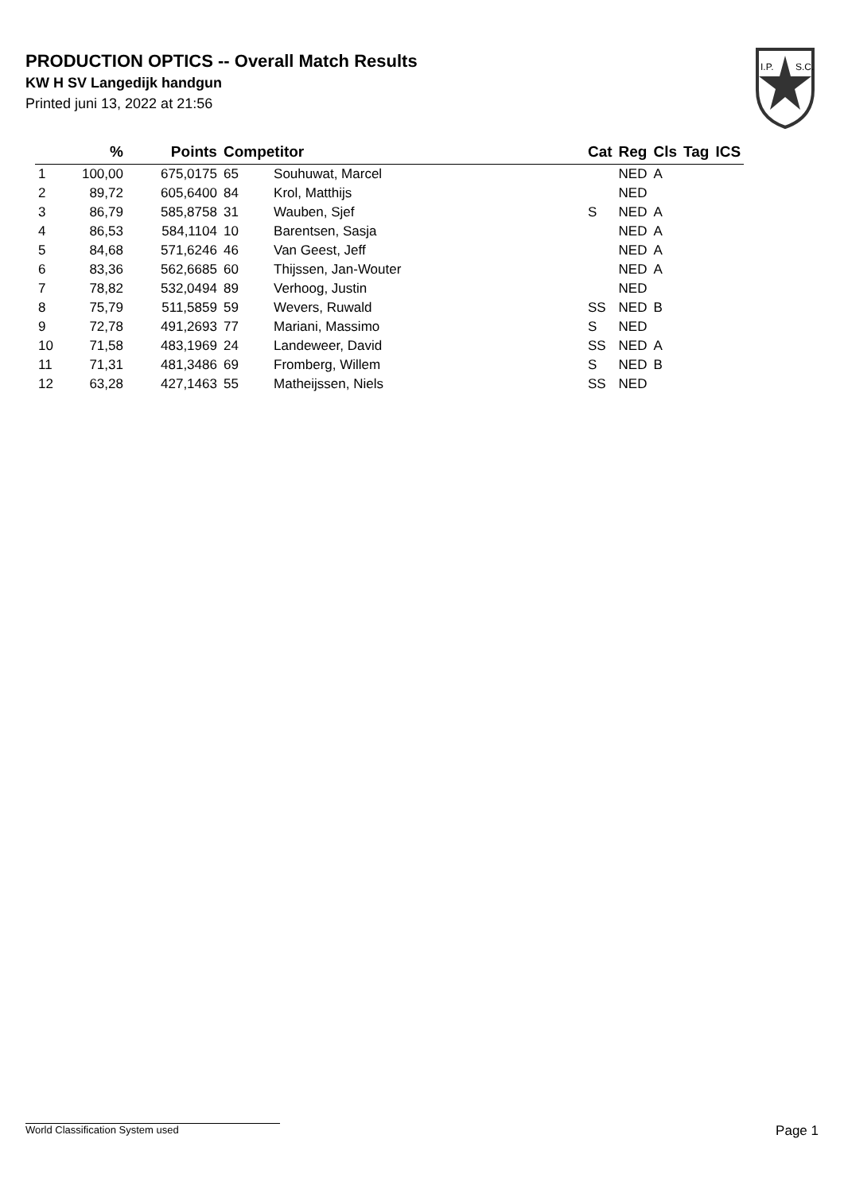PRODUCTION OPTICS -- Overall Match Results
KW H SV Langedijk handgun
Printed juni 13, 2022 at 21:56
I.P.
S.C.
| | % | Points | Competitor | | Cat | Reg | Cls | Tag | ICS |
| --- | --- | --- | --- | --- | --- | --- | --- | --- | --- |
| 1 | 100,00 | 675,0175 | 65 | Souhuwat, Marcel | | NED | A | | |
| 2 | 89,72 | 605,6400 | 84 | Krol, Matthijs | | NED | | | |
| 3 | 86,79 | 585,8758 | 31 | Wauben, Sjef | S | NED | A | | |
| 4 | 86,53 | 584,1104 | 10 | Barentsen, Sasja | | NED | A | | |
| 5 | 84,68 | 571,6246 | 46 | Van Geest, Jeff | | NED | A | | |
| 6 | 83,36 | 562,6685 | 60 | Thijssen, Jan-Wouter | | NED | A | | |
| 7 | 78,82 | 532,0494 | 89 | Verhoog, Justin | | NED | | | |
| 8 | 75,79 | 511,5859 | 59 | Wevers, Ruwald | SS | NED | B | | |
| 9 | 72,78 | 491,2693 | 77 | Mariani, Massimo | S | NED | | | |
| 10 | 71,58 | 483,1969 | 24 | Landeweer, David | SS | NED | A | | |
| 11 | 71,31 | 481,3486 | 69 | Fromberg, Willem | S | NED | B | | |
| 12 | 63,28 | 427,1463 | 55 | Matheijssen, Niels | SS | NED | | | |
World Classification System used Page 1